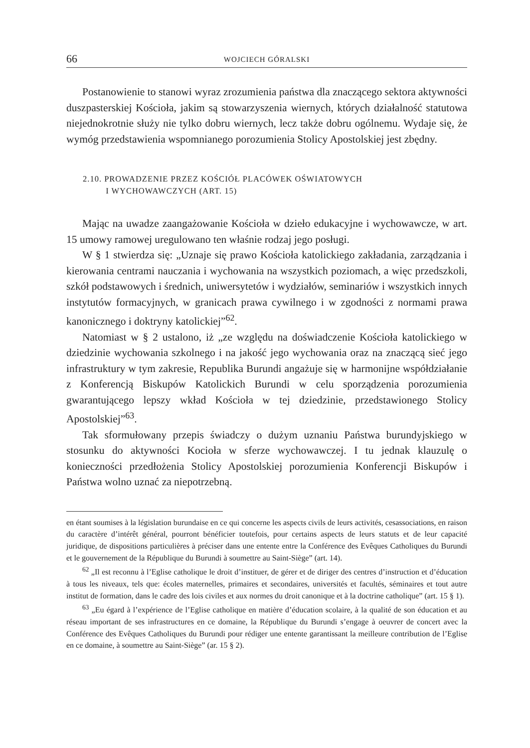66 WOJCIECH GÓRALSKI
Postanowienie to stanowi wyraz zrozumienia państwa dla znaczącego sektora aktywności duszpasterskiej Kościoła, jakim są stowarzyszenia wiernych, których działalność statutowa niejednokrotnie służy nie tylko dobru wiernych, lecz także dobru ogólnemu. Wydaje się, że wymóg przedstawienia wspomnianego porozumienia Stolicy Apostolskiej jest zbędny.
2.10. PROWADZENIE PRZEZ KOŚCIÓŁ PLACÓWEK OŚWIATOWYCH
I WYCHOWAWCZYCH (ART. 15)
Mając na uwadze zaangażowanie Kościoła w dzieło edukacyjne i wychowawcze, w art. 15 umowy ramowej uregulowano ten właśnie rodzaj jego posługi.
W § 1 stwierdza się: „Uznaje się prawo Kościoła katolickiego zakładania, zarządzania i kierowania centrami nauczania i wychowania na wszystkich poziomach, a więc przedszkoli, szkół podstawowych i średnich, uniwersytetów i wydziałów, seminariów i wszystkich innych instytutów formacyjnych, w granicach prawa cywilnego i w zgodności z normami prawa kanonicznego i doktryny katolickiej”<sup>62</sup>.
Natomiast w § 2 ustalono, iż „ze względu na doświadczenie Kościoła katolickiego w dziedzinie wychowania szkolnego i na jakość jego wychowania oraz na znaczącą sieć jego infrastruktury w tym zakresie, Republika Burundi angażuje się w harmonijne współdziałanie z Konferencją Biskupów Katolickich Burundi w celu sporządzenia porozumienia gwarantującego lepszy wkład Kościoła w tej dziedzinie, przedstawionego Stolicy Apostolskiej”<sup>63</sup>.
Tak sformułowany przepis świadczy o dużym uznaniu Państwa burundyjskiego w stosunku do aktywności Kocioła w sferze wychowawczej. I tu jednak klauzulę o konieczności przedłożenia Stolicy Apostolskiej porozumienia Konferencji Biskupów i Państwa wolno uznać za niepotrzebną.
en étant soumises à la législation burundaise en ce qui concerne les aspects civils de leurs activités, cesassociations, en raison du caractère d’intérêt général, pourront bénéficier toutefois, pour certains aspects de leurs statuts et de leur capacité juridique, de dispositions particulières à préciser dans une entente entre la Conférence des Evêques Catholiques du Burundi et le gouvernement de la République du Burundi à soumettre au Saint-Siège” (art. 14).
<sup>62</sup> „Il est reconnu à l’Eglise catholique le droit d’instituer, de gérer et de diriger des centres d’instruction et d’éducation à tous les niveaux, tels que: écoles maternelles, primaires et secondaires, universités et facultés, séminaires et tout autre institut de formation, dans le cadre des lois civiles et aux normes du droit canonique et à la doctrine catholique” (art. 15 § 1).
<sup>63</sup> „Eu égard à l’expérience de l’Eglise catholique en matière d’éducation scolaire, à la qualité de son éducation et au réseau important de ses infrastructures en ce domaine, la République du Burundi s’engage à oeuvrer de concert avec la Conférence des Evêques Catholiques du Burundi pour rédiger une entente garantissant la meilleure contribution de l’Eglise en ce domaine, à soumettre au Saint-Siège” (ar. 15 § 2).